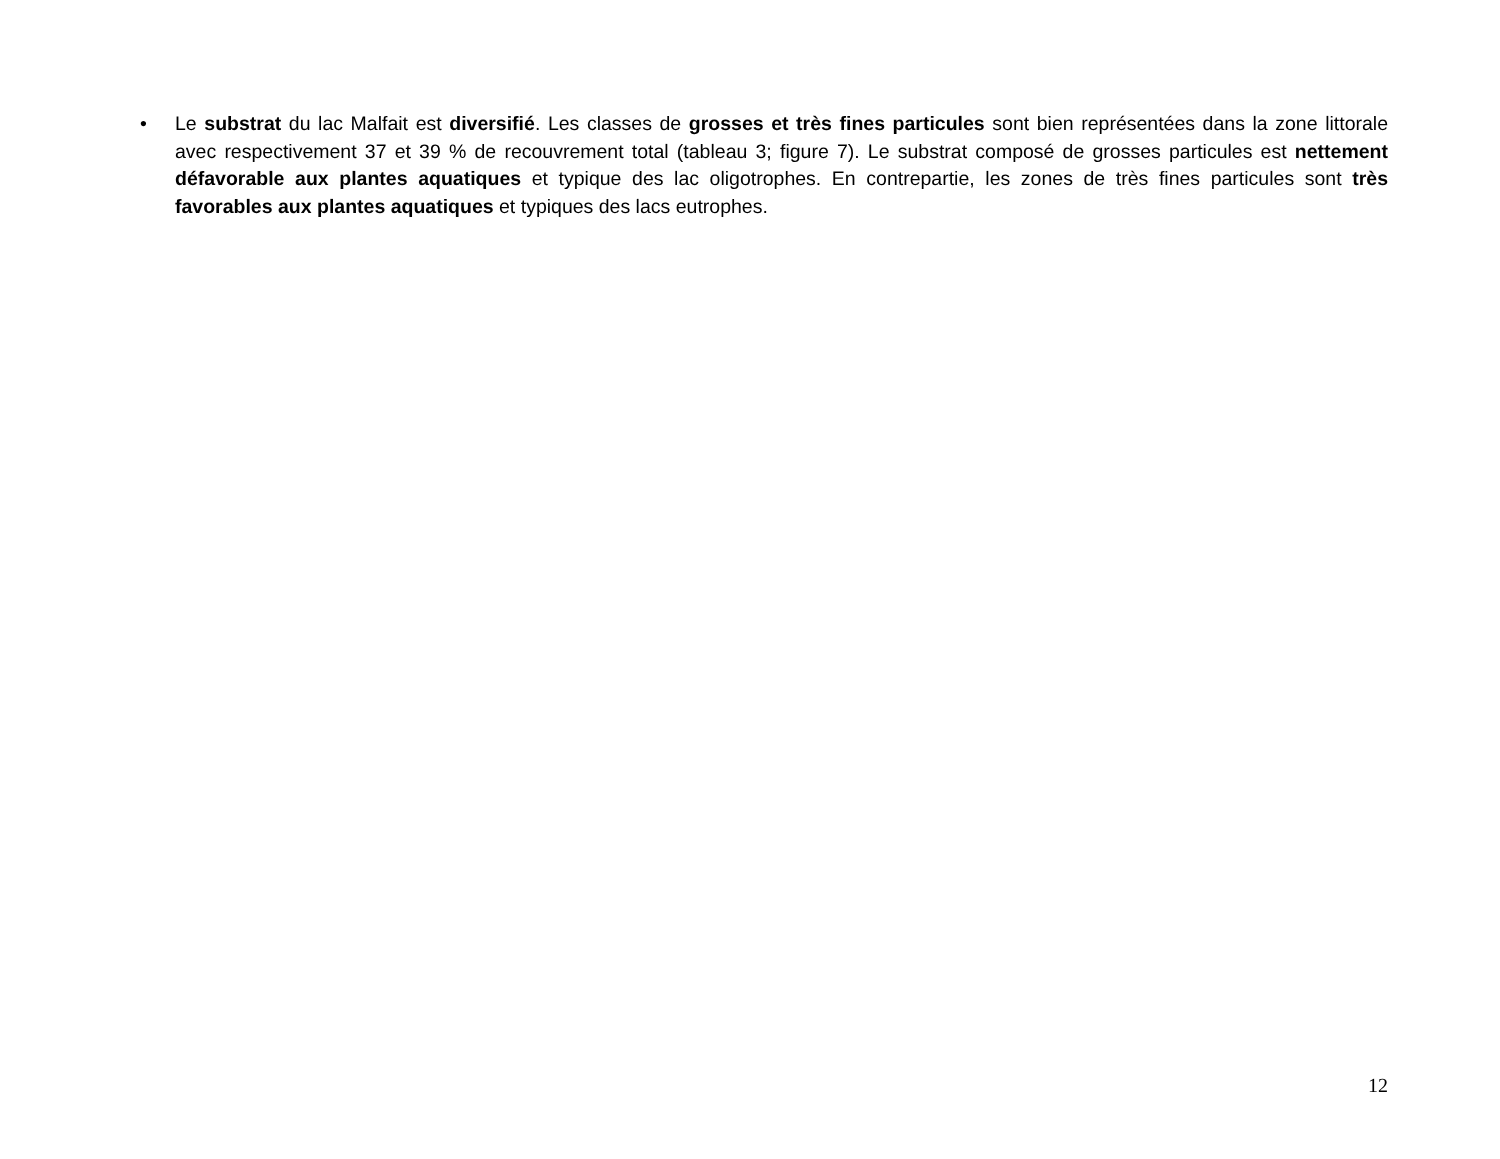• Le substrat du lac Malfait est diversifié. Les classes de grosses et très fines particules sont bien représentées dans la zone littorale avec respectivement 37 et 39 % de recouvrement total (tableau 3; figure 7). Le substrat composé de grosses particules est nettement défavorable aux plantes aquatiques et typique des lac oligotrophes. En contrepartie, les zones de très fines particules sont très favorables aux plantes aquatiques et typiques des lacs eutrophes.
12